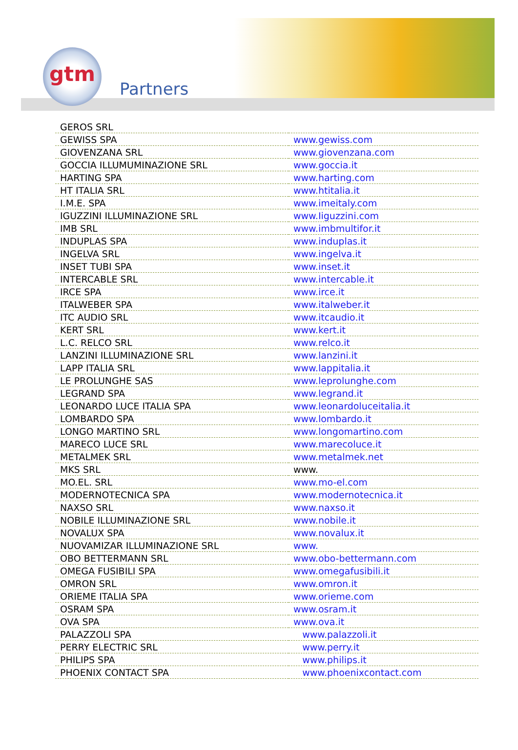gtm
Partners
| GEROS SRL | |
| GEWISS SPA | www.gewiss.com |
| GIOVENZANA SRL | www.giovenzana.com |
| GOCCIA ILLUMUMINAZIONE SRL | www.goccia.it |
| HARTING SPA | www.harting.com |
| HT ITALIA SRL | www.htitalia.it |
| I.M.E. SPA | www.imeitaly.com |
| IGUZZINI ILLUMINAZIONE SRL | www.Iiguzzini.com |
| IMB SRL | www.imbmultifor.it |
| INDUPLAS SPA | www.induplas.it |
| INGELVA SRL | www.ingelva.it |
| INSET TUBI SPA | www.inset.it |
| INTERCABLE SRL | www.intercable.it |
| IRCE SPA | www.irce.it |
| ITALWEBER SPA | www.italweber.it |
| ITC AUDIO SRL | www.itcaudio.it |
| KERT SRL | www.kert.it |
| L.C. RELCO SRL | www.relco.it |
| LANZINI ILLUMINAZIONE SRL | www.lanzini.it |
| LAPP ITALIA SRL | www.lappitalia.it |
| LE PROLUNGHE SAS | www.leprolunghe.com |
| LEGRAND SPA | www.legrand.it |
| LEONARDO LUCE ITALIA SPA | www.leonardoluceitalia.it |
| LOMBARDO SPA | www.lombardo.it |
| LONGO MARTINO SRL | www.longomartino.com |
| MARECO LUCE SRL | www.marecoluce.it |
| METALMEK SRL | www.metalmek.net |
| MKS SRL | www. |
| MO.EL. SRL | www.mo-el.com |
| MODERNOTECNICA SPA | www.modernotecnica.it |
| NAXSO SRL | www.naxso.it |
| NOBILE ILLUMINAZIONE SRL | www.nobile.it |
| NOVALUX SPA | www.novalux.it |
| NUOVAMIZAR ILLUMINAZIONE SRL | www. |
| OBO BETTERMANN SRL | www.obo-bettermann.com |
| OMEGA FUSIBILI SPA | www.omegafusibili.it |
| OMRON SRL | www.omron.it |
| ORIEME ITALIA SPA | www.orieme.com |
| OSRAM SPA | www.osram.it |
| OVA SPA | www.ova.it |
| PALAZZOLI SPA | www.palazzoli.it |
| PERRY ELECTRIC SRL | www.perry.it |
| PHILIPS SPA | www.philips.it |
| PHOENIX CONTACT SPA | www.phoenixcontact.com |